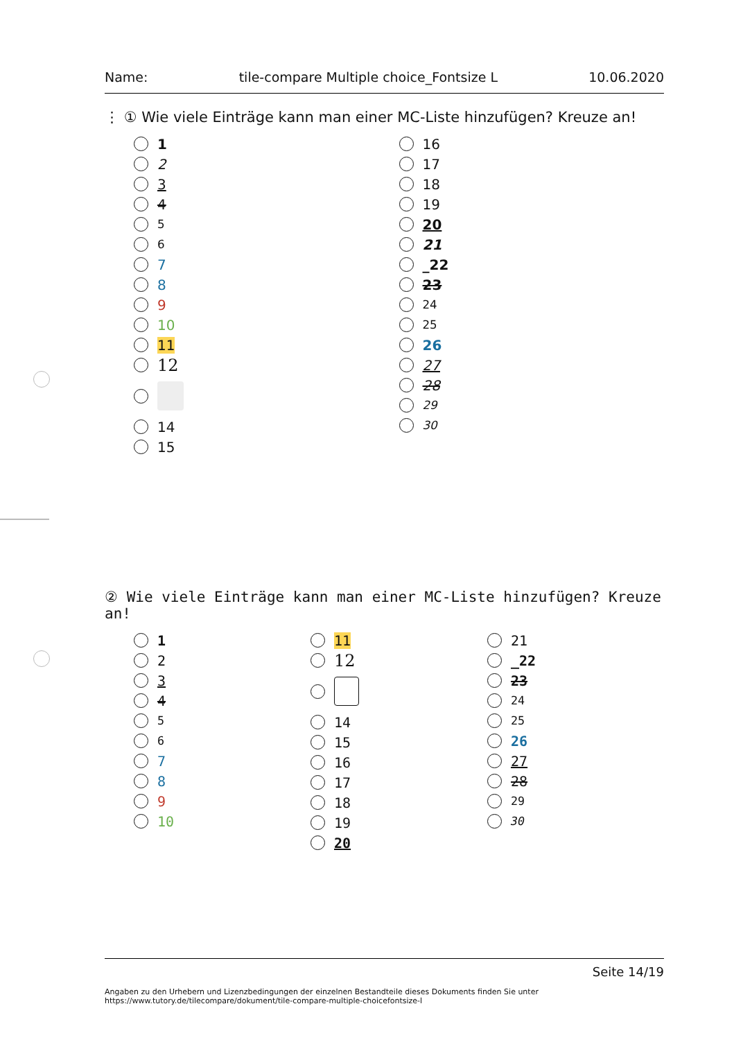Name: tile-compare Multiple choice_Fontsize L 10.06.2020
⋮ ① Wie viele Einträge kann man einer MC-Liste hinzufügen? Kreuze an!
1
2
3
4
5
6
7
8
9
10
11
12
14
15
16
17
18
19
20
21
_22
23
24
25
26
27
28
29
30
② Wie viele Einträge kann man einer MC-Liste hinzufügen? Kreuze an!
1
2
3
4
5
6
7
8
9
10
11
12
14
15
16
17
18
19
20
21
_22
23
24
25
26
27
28
29
30
Seite 14/19
Angaben zu den Urhebern und Lizenzbedingungen der einzelnen Bestandteile dieses Dokuments finden Sie unter
https://www.tutory.de/tilecompare/dokument/tile-compare-multiple-choicefontsize-l